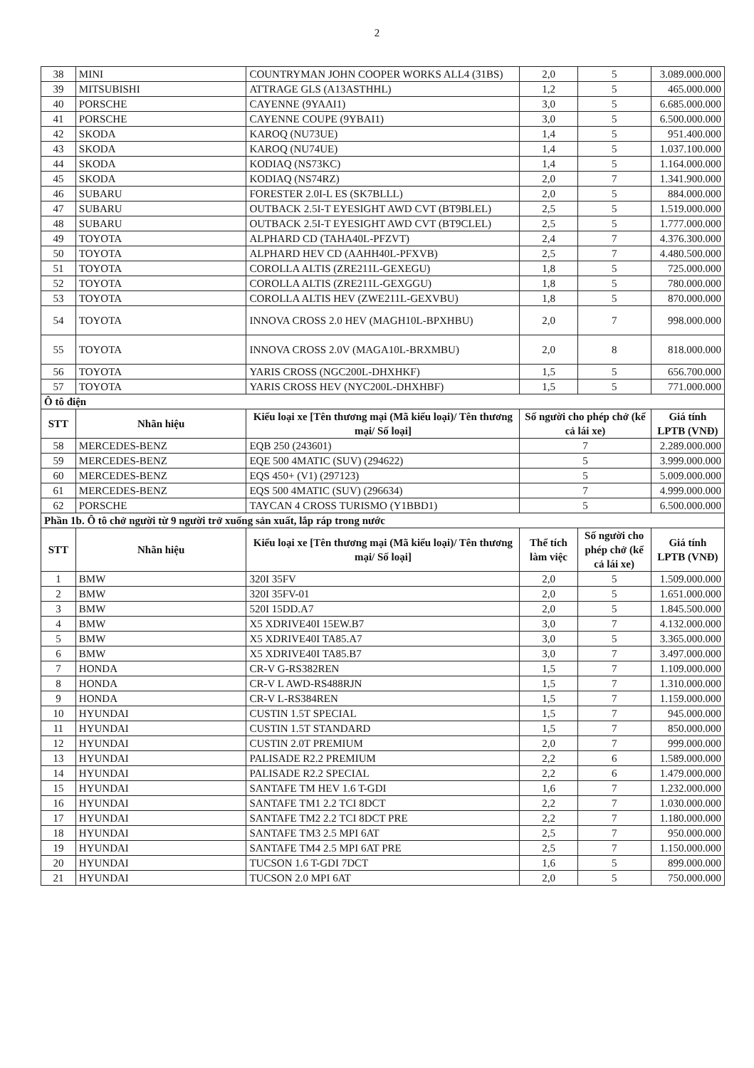2
| 38 | MINI | COUNTRYMAN JOHN COOPER WORKS ALL4 (31BS) | 2,0 | 5 | 3.089.000.000 |
| 39 | MITSUBISHI | ATTRAGE GLS (A13ASTHHL) | 1,2 | 5 | 465.000.000 |
| 40 | PORSCHE | CAYENNE (9YAAI1) | 3,0 | 5 | 6.685.000.000 |
| 41 | PORSCHE | CAYENNE COUPE (9YBAI1) | 3,0 | 5 | 6.500.000.000 |
| 42 | SKODA | KAROQ (NU73UE) | 1,4 | 5 | 951.400.000 |
| 43 | SKODA | KAROQ (NU74UE) | 1,4 | 5 | 1.037.100.000 |
| 44 | SKODA | KODIAQ (NS73KC) | 1,4 | 5 | 1.164.000.000 |
| 45 | SKODA | KODIAQ (NS74RZ) | 2,0 | 7 | 1.341.900.000 |
| 46 | SUBARU | FORESTER 2.0I-L ES (SK7BLLL) | 2,0 | 5 | 884.000.000 |
| 47 | SUBARU | OUTBACK 2.5I-T EYESIGHT AWD CVT (BT9BLEL) | 2,5 | 5 | 1.519.000.000 |
| 48 | SUBARU | OUTBACK 2.5I-T EYESIGHT AWD CVT (BT9CLEL) | 2,5 | 5 | 1.777.000.000 |
| 49 | TOYOTA | ALPHARD CD (TAHA40L-PFZVT) | 2,4 | 7 | 4.376.300.000 |
| 50 | TOYOTA | ALPHARD HEV CD (AAHH40L-PFXVB) | 2,5 | 7 | 4.480.500.000 |
| 51 | TOYOTA | COROLLA ALTIS (ZRE211L-GEXEGU) | 1,8 | 5 | 725.000.000 |
| 52 | TOYOTA | COROLLA ALTIS (ZRE211L-GEXGGU) | 1,8 | 5 | 780.000.000 |
| 53 | TOYOTA | COROLLA ALTIS HEV (ZWE211L-GEXVBU) | 1,8 | 5 | 870.000.000 |
| 54 | TOYOTA | INNOVA CROSS 2.0 HEV (MAGH10L-BPXHBU) | 2,0 | 7 | 998.000.000 |
| 55 | TOYOTA | INNOVA CROSS 2.0V (MAGA10L-BRXMBU) | 2,0 | 8 | 818.000.000 |
| 56 | TOYOTA | YARIS CROSS (NGC200L-DHXHKF) | 1,5 | 5 | 656.700.000 |
| 57 | TOYOTA | YARIS CROSS HEV (NYC200L-DHXHBF) | 1,5 | 5 | 771.000.000 |
| Ô tô điện | | | | | |
| STT | Nhãn hiệu | Kiểu loại xe [Tên thương mại (Mã kiểu loại)/ Tên thương mại/ Số loại] | Số người cho phép chở (kể cả lái xe) | | Giá tính LPTB (VNĐ) |
| 58 | MERCEDES-BENZ | EQB 250 (243601) | 7 | | 2.289.000.000 |
| 59 | MERCEDES-BENZ | EQE 500 4MATIC (SUV) (294622) | 5 | | 3.999.000.000 |
| 60 | MERCEDES-BENZ | EQS 450+ (V1) (297123) | 5 | | 5.009.000.000 |
| 61 | MERCEDES-BENZ | EQS 500 4MATIC (SUV) (296634) | 7 | | 4.999.000.000 |
| 62 | PORSCHE | TAYCAN 4 CROSS TURISMO (Y1BBD1) | 5 | | 6.500.000.000 |
| Phần 1b. Ô tô chở người từ 9 người trở xuống sản xuất, lắp ráp trong nước | | | | | |
| STT | Nhãn hiệu | Kiểu loại xe [Tên thương mại (Mã kiểu loại)/ Tên thương mại/ Số loại] | Thể tích làm việc | Số người cho phép chở (kể cả lái xe) | Giá tính LPTB (VNĐ) |
| 1 | BMW | 320I 35FV | 2,0 | 5 | 1.509.000.000 |
| 2 | BMW | 320I 35FV-01 | 2,0 | 5 | 1.651.000.000 |
| 3 | BMW | 520I 15DD.A7 | 2,0 | 5 | 1.845.500.000 |
| 4 | BMW | X5 XDRIVE40I 15EW.B7 | 3,0 | 7 | 4.132.000.000 |
| 5 | BMW | X5 XDRIVE40I TA85.A7 | 3,0 | 5 | 3.365.000.000 |
| 6 | BMW | X5 XDRIVE40I TA85.B7 | 3,0 | 7 | 3.497.000.000 |
| 7 | HONDA | CR-V G-RS382REN | 1,5 | 7 | 1.109.000.000 |
| 8 | HONDA | CR-V L AWD-RS488RJN | 1,5 | 7 | 1.310.000.000 |
| 9 | HONDA | CR-V L-RS384REN | 1,5 | 7 | 1.159.000.000 |
| 10 | HYUNDAI | CUSTIN 1.5T SPECIAL | 1,5 | 7 | 945.000.000 |
| 11 | HYUNDAI | CUSTIN 1.5T STANDARD | 1,5 | 7 | 850.000.000 |
| 12 | HYUNDAI | CUSTIN 2.0T PREMIUM | 2,0 | 7 | 999.000.000 |
| 13 | HYUNDAI | PALISADE R2.2 PREMIUM | 2,2 | 6 | 1.589.000.000 |
| 14 | HYUNDAI | PALISADE R2.2 SPECIAL | 2,2 | 6 | 1.479.000.000 |
| 15 | HYUNDAI | SANTAFE TM HEV 1.6 T-GDI | 1,6 | 7 | 1.232.000.000 |
| 16 | HYUNDAI | SANTAFE TM1 2.2 TCI 8DCT | 2,2 | 7 | 1.030.000.000 |
| 17 | HYUNDAI | SANTAFE TM2 2.2 TCI 8DCT PRE | 2,2 | 7 | 1.180.000.000 |
| 18 | HYUNDAI | SANTAFE TM3 2.5 MPI 6AT | 2,5 | 7 | 950.000.000 |
| 19 | HYUNDAI | SANTAFE TM4 2.5 MPI 6AT PRE | 2,5 | 7 | 1.150.000.000 |
| 20 | HYUNDAI | TUCSON 1.6 T-GDI 7DCT | 1,6 | 5 | 899.000.000 |
| 21 | HYUNDAI | TUCSON 2.0 MPI 6AT | 2,0 | 5 | 750.000.000 |